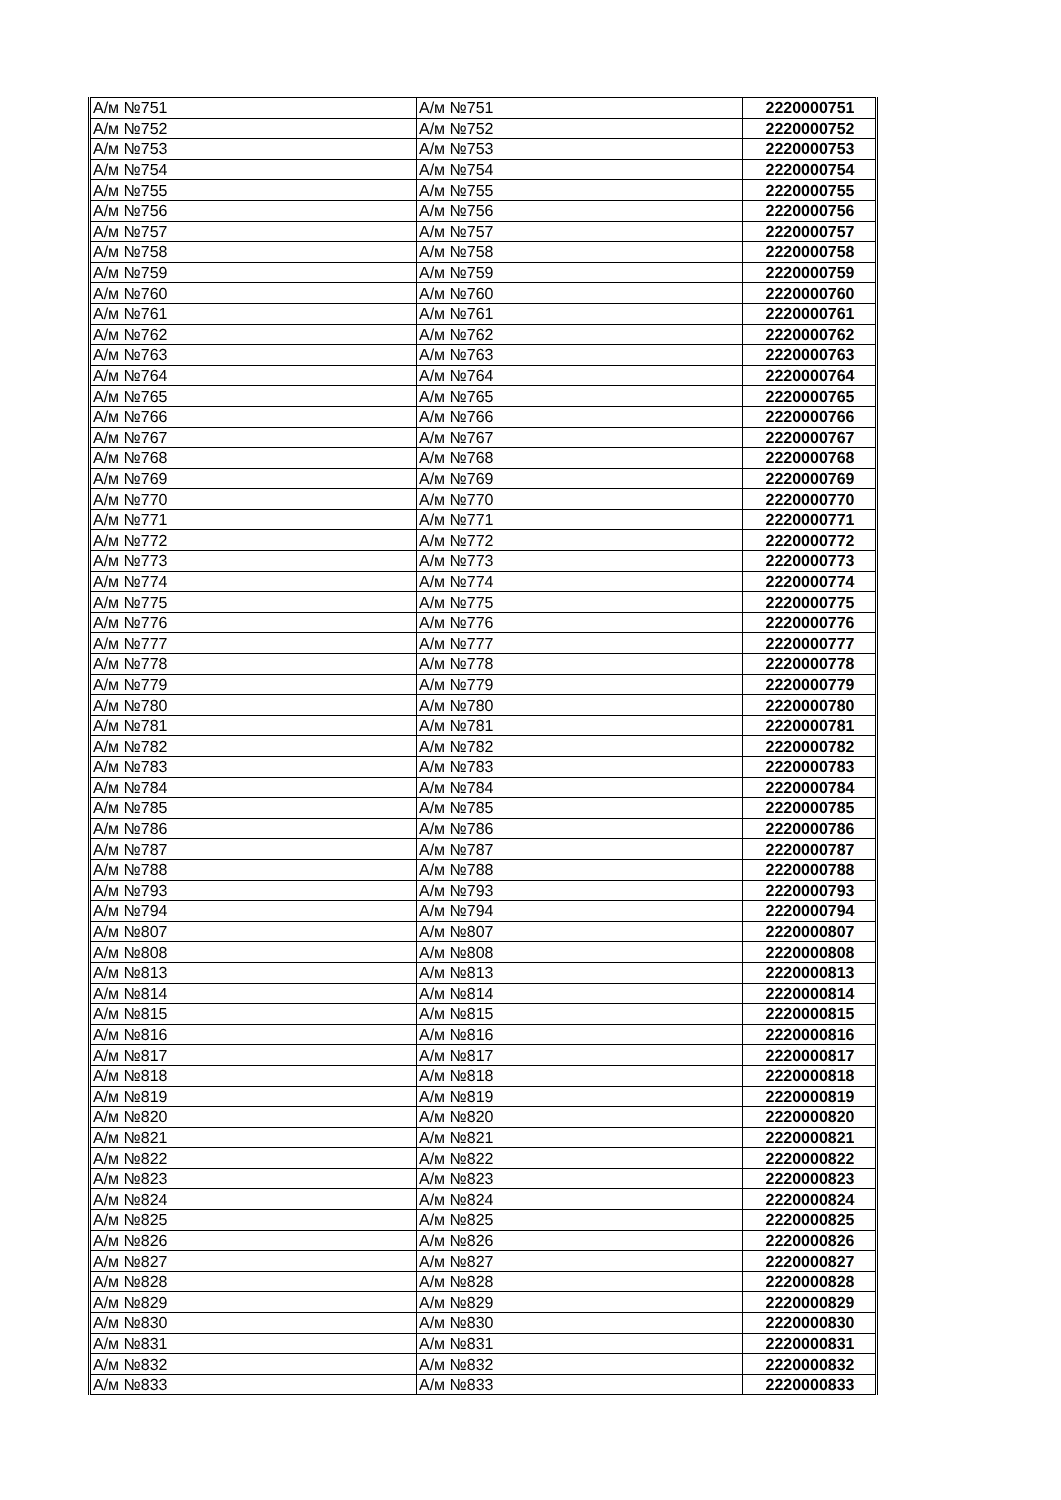| А/м №751 | А/м №751 | 2220000751 |
| А/м №752 | А/м №752 | 2220000752 |
| А/м №753 | А/м №753 | 2220000753 |
| А/м №754 | А/м №754 | 2220000754 |
| А/м №755 | А/м №755 | 2220000755 |
| А/м №756 | А/м №756 | 2220000756 |
| А/м №757 | А/м №757 | 2220000757 |
| А/м №758 | А/м №758 | 2220000758 |
| А/м №759 | А/м №759 | 2220000759 |
| А/м №760 | А/м №760 | 2220000760 |
| А/м №761 | А/м №761 | 2220000761 |
| А/м №762 | А/м №762 | 2220000762 |
| А/м №763 | А/м №763 | 2220000763 |
| А/м №764 | А/м №764 | 2220000764 |
| А/м №765 | А/м №765 | 2220000765 |
| А/м №766 | А/м №766 | 2220000766 |
| А/м №767 | А/м №767 | 2220000767 |
| А/м №768 | А/м №768 | 2220000768 |
| А/м №769 | А/м №769 | 2220000769 |
| А/м №770 | А/м №770 | 2220000770 |
| А/м №771 | А/м №771 | 2220000771 |
| А/м №772 | А/м №772 | 2220000772 |
| А/м №773 | А/м №773 | 2220000773 |
| А/м №774 | А/м №774 | 2220000774 |
| А/м №775 | А/м №775 | 2220000775 |
| А/м №776 | А/м №776 | 2220000776 |
| А/м №777 | А/м №777 | 2220000777 |
| А/м №778 | А/м №778 | 2220000778 |
| А/м №779 | А/м №779 | 2220000779 |
| А/м №780 | А/м №780 | 2220000780 |
| А/м №781 | А/м №781 | 2220000781 |
| А/м №782 | А/м №782 | 2220000782 |
| А/м №783 | А/м №783 | 2220000783 |
| А/м №784 | А/м №784 | 2220000784 |
| А/м №785 | А/м №785 | 2220000785 |
| А/м №786 | А/м №786 | 2220000786 |
| А/м №787 | А/м №787 | 2220000787 |
| А/м №788 | А/м №788 | 2220000788 |
| А/м №793 | А/м №793 | 2220000793 |
| А/м №794 | А/м №794 | 2220000794 |
| А/м №807 | А/м №807 | 2220000807 |
| А/м №808 | А/м №808 | 2220000808 |
| А/м №813 | А/м №813 | 2220000813 |
| А/м №814 | А/м №814 | 2220000814 |
| А/м №815 | А/м №815 | 2220000815 |
| А/м №816 | А/м №816 | 2220000816 |
| А/м №817 | А/м №817 | 2220000817 |
| А/м №818 | А/м №818 | 2220000818 |
| А/м №819 | А/м №819 | 2220000819 |
| А/м №820 | А/м №820 | 2220000820 |
| А/м №821 | А/м №821 | 2220000821 |
| А/м №822 | А/м №822 | 2220000822 |
| А/м №823 | А/м №823 | 2220000823 |
| А/м №824 | А/м №824 | 2220000824 |
| А/м №825 | А/м №825 | 2220000825 |
| А/м №826 | А/м №826 | 2220000826 |
| А/м №827 | А/м №827 | 2220000827 |
| А/м №828 | А/м №828 | 2220000828 |
| А/м №829 | А/м №829 | 2220000829 |
| А/м №830 | А/м №830 | 2220000830 |
| А/м №831 | А/м №831 | 2220000831 |
| А/м №832 | А/м №832 | 2220000832 |
| А/м №833 | А/м №833 | 2220000833 |